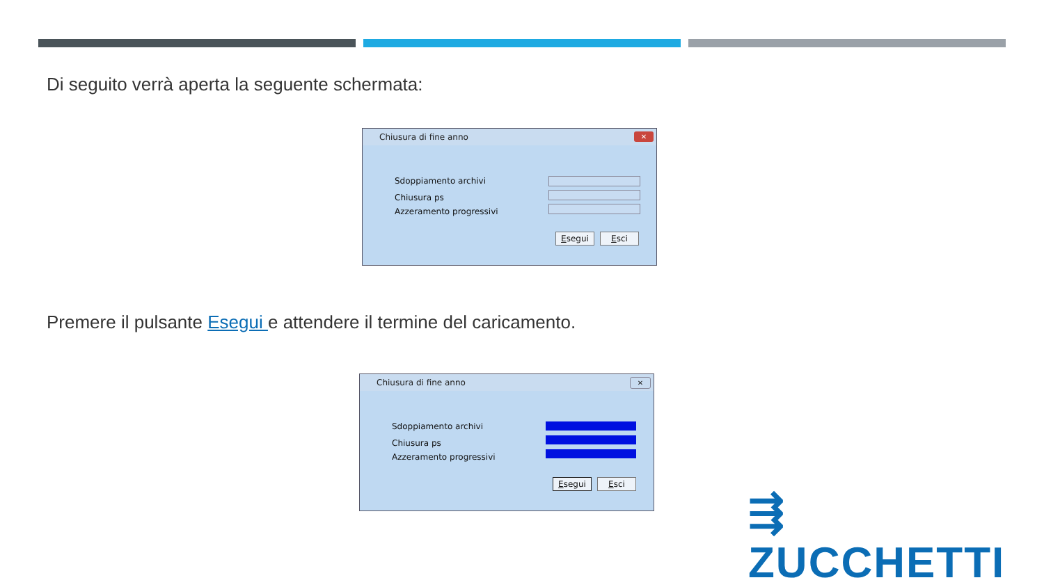Di seguito verrà aperta la seguente schermata:
Chiusura di fine anno ✕
Sdoppiamento archivi
Chiusura ps
Azzeramento progressivi
Esegui Esci
Premere il pulsante Esegui e attendere il termine del caricamento.
Chiusura di fine anno ✕
Sdoppiamento archivi
Chiusura ps
Azzeramento progressivi
Esegui Esci
⇶ ZUCCHETTI